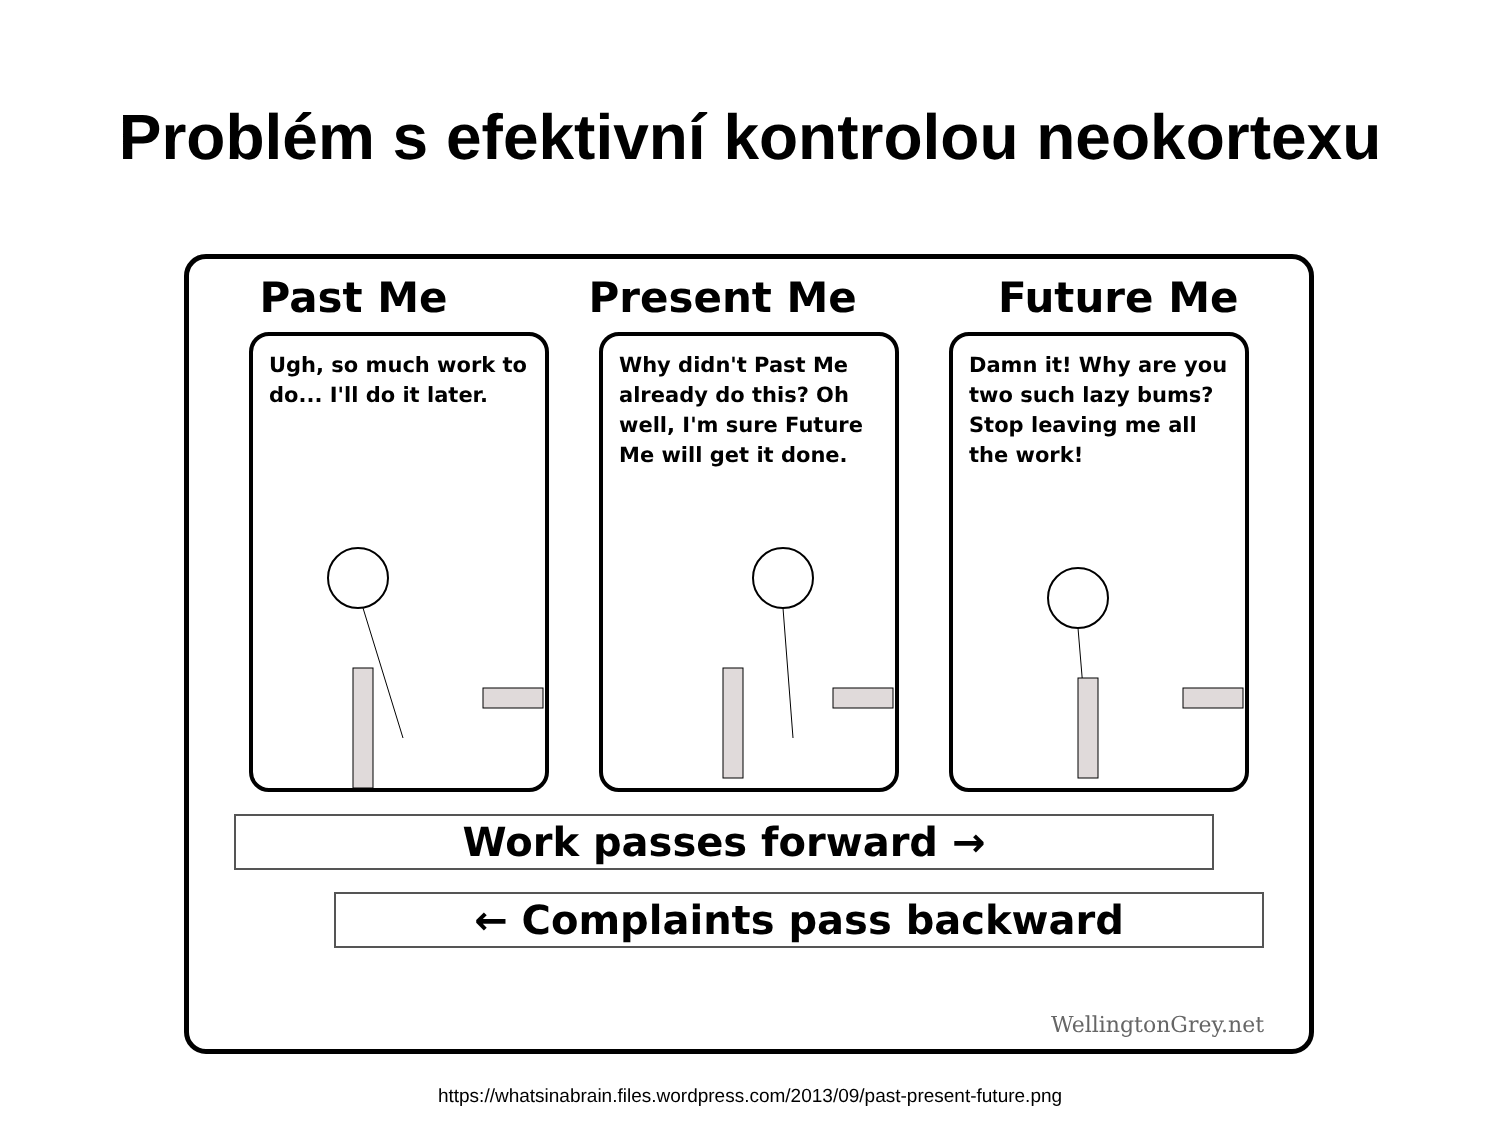Problém s efektivní kontrolou neokortexu
Past Me Present Me Future Me
Ugh, so much work to do... I'll do it later.
Why didn't Past Me already do this? Oh well, I'm sure Future Me will get it done.
Damn it! Why are you two such lazy bums? Stop leaving me all the work!
Work passes forward →
← Complaints pass backward
WellingtonGrey.net
https://whatsinabrain.files.wordpress.com/2013/09/past-present-future.png